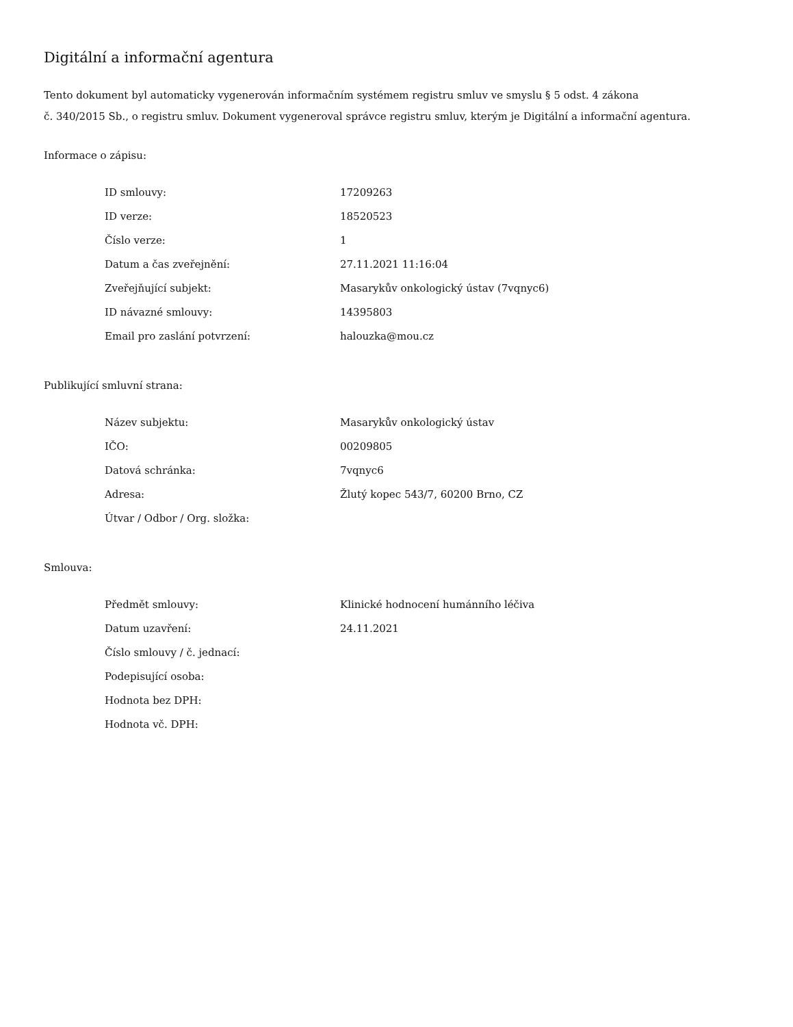Digitální a informační agentura
Tento dokument byl automaticky vygenerován informačním systémem registru smluv ve smyslu § 5 odst. 4 zákona
č. 340/2015 Sb., o registru smluv. Dokument vygeneroval správce registru smluv, kterým je Digitální a informační agentura.
Informace o zápisu:
| ID smlouvy: | 17209263 |
| ID verze: | 18520523 |
| Číslo verze: | 1 |
| Datum a čas zveřejnění: | 27.11.2021 11:16:04 |
| Zveřejňující subjekt: | Masarykův onkologický ústav (7vqnyc6) |
| ID návazné smlouvy: | 14395803 |
| Email pro zaslání potvrzení: | halouzka@mou.cz |
Publikující smluvní strana:
| Název subjektu: | Masarykův onkologický ústav |
| IČO: | 00209805 |
| Datová schránka: | 7vqnyc6 |
| Adresa: | Žlutý kopec 543/7, 60200 Brno, CZ |
| Útvar / Odbor / Org. složka: | |
Smlouva:
| Předmět smlouvy: | Klinické hodnocení humánního léčiva |
| Datum uzavření: | 24.11.2021 |
| Číslo smlouvy / č. jednací: | |
| Podepisující osoba: | |
| Hodnota bez DPH: | |
| Hodnota vč. DPH: | |